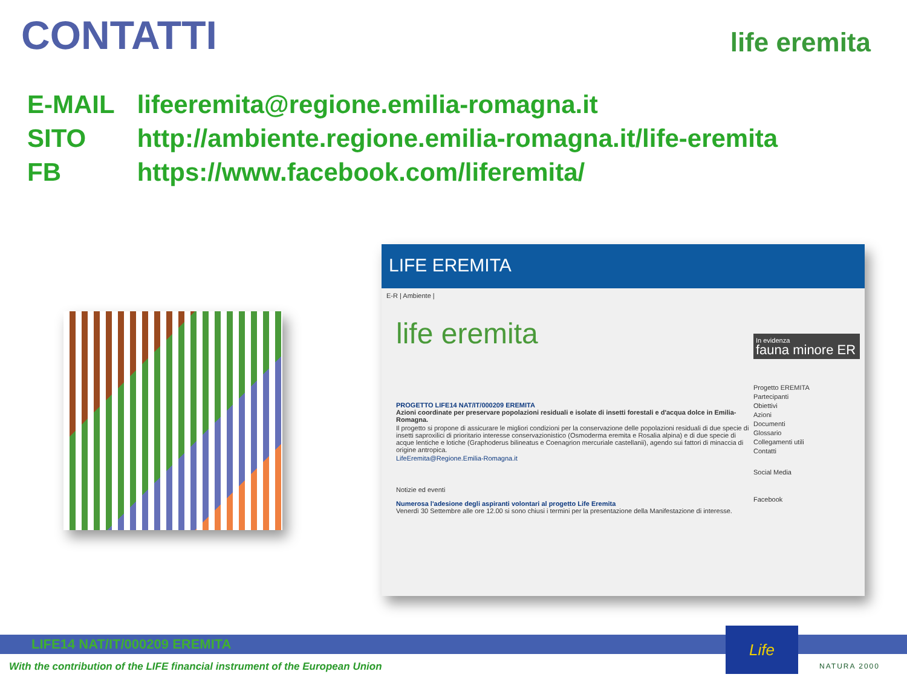CONTATTI life eremita
E-MAIL lifeeremita@regione.emilia-romagna.it
SITO http://ambiente.regione.emilia-romagna.it/life-eremita
FB https://www.facebook.com/liferemita/
LIFE EREMITA
E-R | Ambiente |
life eremita
PROGETTO LIFE14 NAT/IT/000209 EREMITA
Azioni coordinate per preservare popolazioni residuali e isolate di insetti forestali e d'acqua dolce in Emilia-Romagna.
Il progetto si propone di assicurare le migliori condizioni per la conservazione delle popolazioni residuali di due specie di insetti saproxilici di prioritario interesse conservazionistico (Osmoderma eremita e Rosalia alpina) e di due specie di acque lentiche e lotiche (Graphoderus bilineatus e Coenagrion mercuriale castellanii), agendo sui fattori di minaccia di origine antropica.
LifeEremita@Regione.Emilia-Romagna.it
Notizie ed eventi
Numerosa l'adesione degli aspiranti volontari al progetto Life Eremita
Venerdì 30 Settembre alle ore 12.00 si sono chiusi i termini per la presentazione della Manifestazione di interesse.
In evidenza
fauna minore ER
Progetto EREMITA
Partecipanti
Obiettivi
Azioni
Documenti
Glossario
Collegamenti utili
Contatti
Social Media
Facebook
LIFE14 NAT/IT/000209 EREMITA
With the contribution of the LIFE financial instrument of the European Union
Life
NATURA 2000